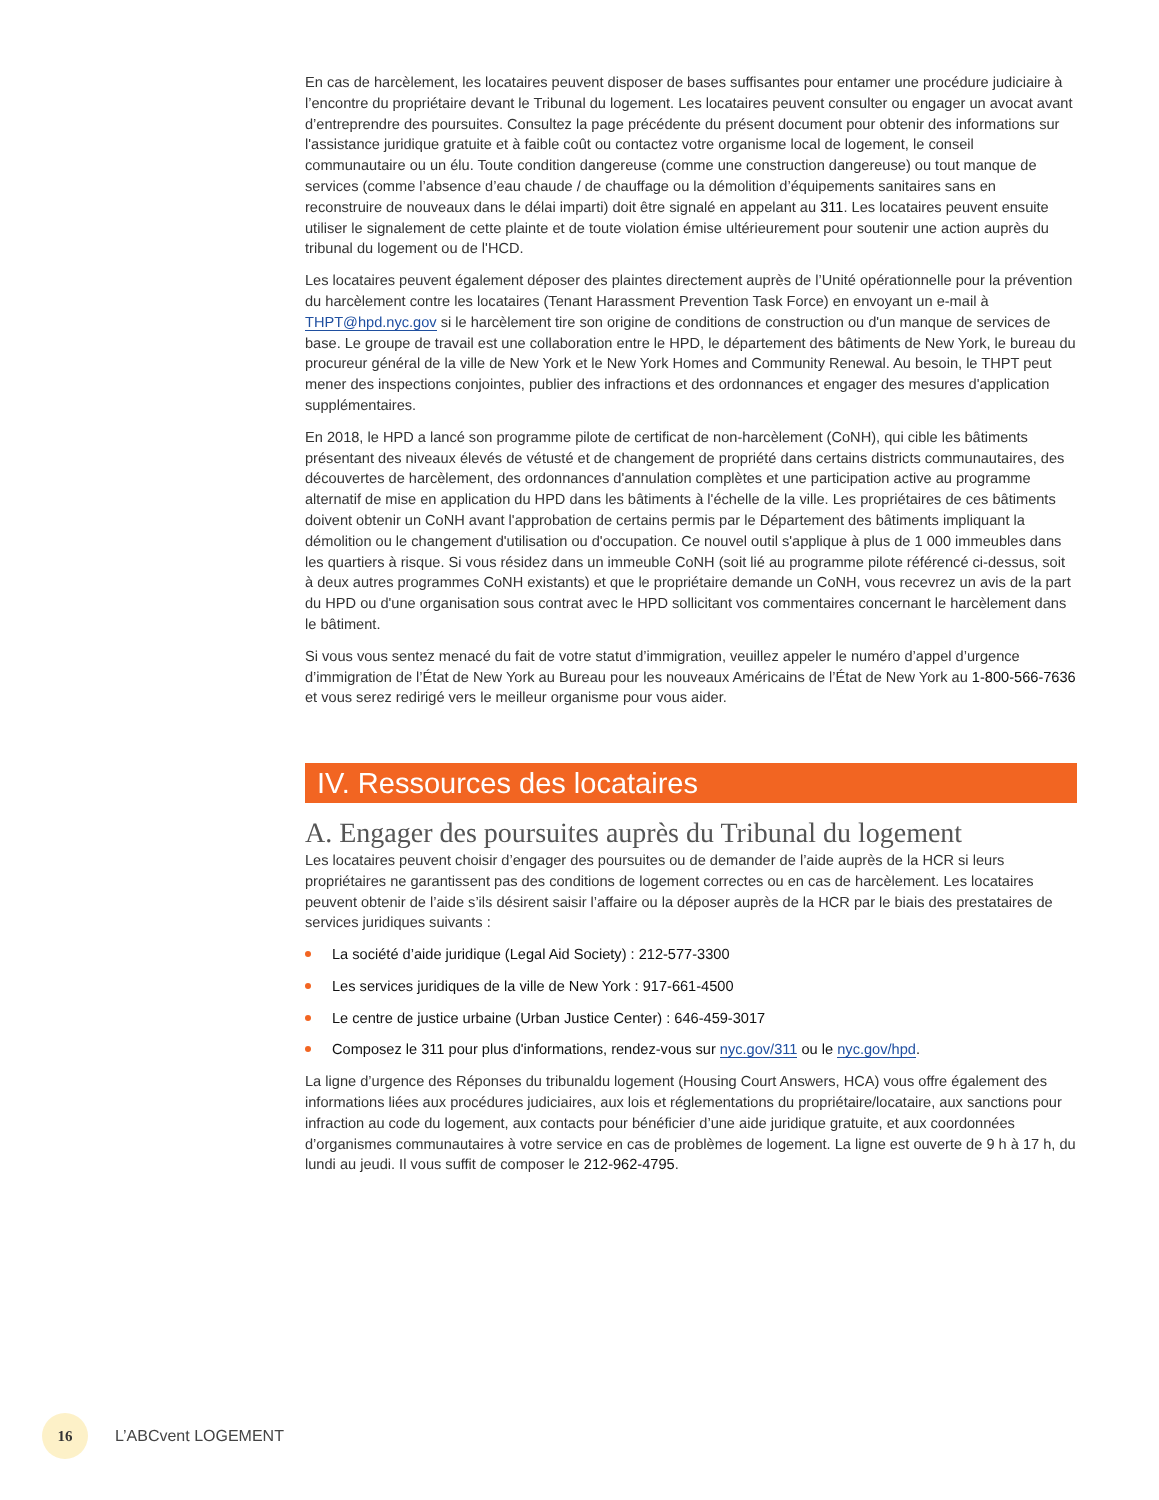En cas de harcèlement, les locataires peuvent disposer de bases suffisantes pour entamer une procédure judiciaire à l’encontre du propriétaire devant le Tribunal du logement. Les locataires peuvent consulter ou engager un avocat avant d’entreprendre des poursuites. Consultez la page précédente du présent document pour obtenir des informations sur l'assistance juridique gratuite et à faible coût ou contactez votre organisme local de logement, le conseil communautaire ou un élu. Toute condition dangereuse (comme une construction dangereuse) ou tout manque de services (comme l’absence d’eau chaude / de chauffage ou la démolition d’équipements sanitaires sans en reconstruire de nouveaux dans le délai imparti) doit être signalé en appelant au 311. Les locataires peuvent ensuite utiliser le signalement de cette plainte et de toute violation émise ultérieurement pour soutenir une action auprès du tribunal du logement ou de l'HCD.
Les locataires peuvent également déposer des plaintes directement auprès de l’Unité opérationnelle pour la prévention du harcèlement contre les locataires (Tenant Harassment Prevention Task Force) en envoyant un e-mail à THPT@hpd.nyc.gov si le harcèlement tire son origine de conditions de construction ou d'un manque de services de base. Le groupe de travail est une collaboration entre le HPD, le département des bâtiments de New York, le bureau du procureur général de la ville de New York et le New York Homes and Community Renewal. Au besoin, le THPT peut mener des inspections conjointes, publier des infractions et des ordonnances et engager des mesures d'application supplémentaires.
En 2018, le HPD a lancé son programme pilote de certificat de non-harcèlement (CoNH), qui cible les bâtiments présentant des niveaux élevés de vétusté et de changement de propriété dans certains districts communautaires, des découvertes de harcèlement, des ordonnances d'annulation complètes et une participation active au programme alternatif de mise en application du HPD dans les bâtiments à l'échelle de la ville. Les propriétaires de ces bâtiments doivent obtenir un CoNH avant l'approbation de certains permis par le Département des bâtiments impliquant la démolition ou le changement d'utilisation ou d'occupation. Ce nouvel outil s'applique à plus de 1 000 immeubles dans les quartiers à risque. Si vous résidez dans un immeuble CoNH (soit lié au programme pilote référencé ci-dessus, soit à deux autres programmes CoNH existants) et que le propriétaire demande un CoNH, vous recevrez un avis de la part du HPD ou d'une organisation sous contrat avec le HPD sollicitant vos commentaires concernant le harcèlement dans le bâtiment.
Si vous vous sentez menacé du fait de votre statut d’immigration, veuillez appeler le numéro d’appel d’urgence d’immigration de l’État de New York au Bureau pour les nouveaux Américains de l’État de New York au 1-800-566-7636 et vous serez redirigé vers le meilleur organisme pour vous aider.
IV. Ressources des locataires
A. Engager des poursuites auprès du Tribunal du logement
Les locataires peuvent choisir d’engager des poursuites ou de demander de l’aide auprès de la HCR si leurs propriétaires ne garantissent pas des conditions de logement correctes ou en cas de harcèlement. Les locataires peuvent obtenir de l’aide s’ils désirent saisir l’affaire ou la déposer auprès de la HCR par le biais des prestataires de services juridiques suivants :
La société d’aide juridique (Legal Aid Society) : 212-577-3300
Les services juridiques de la ville de New York : 917-661-4500
Le centre de justice urbaine (Urban Justice Center) : 646-459-3017
Composez le 311 pour plus d'informations, rendez-vous sur nyc.gov/311 ou le nyc.gov/hpd.
La ligne d’urgence des Réponses du tribunaldu logement (Housing Court Answers, HCA) vous offre également des informations liées aux procédures judiciaires, aux lois et réglementations du propriétaire/locataire, aux sanctions pour infraction au code du logement, aux contacts pour bénéficier d’une aide juridique gratuite, et aux coordonnées d’organismes communautaires à votre service en cas de problèmes de logement. La ligne est ouverte de 9 h à 17 h, du lundi au jeudi. Il vous suffit de composer le 212-962-4795.
16
L’ABCvent LOGEMENT